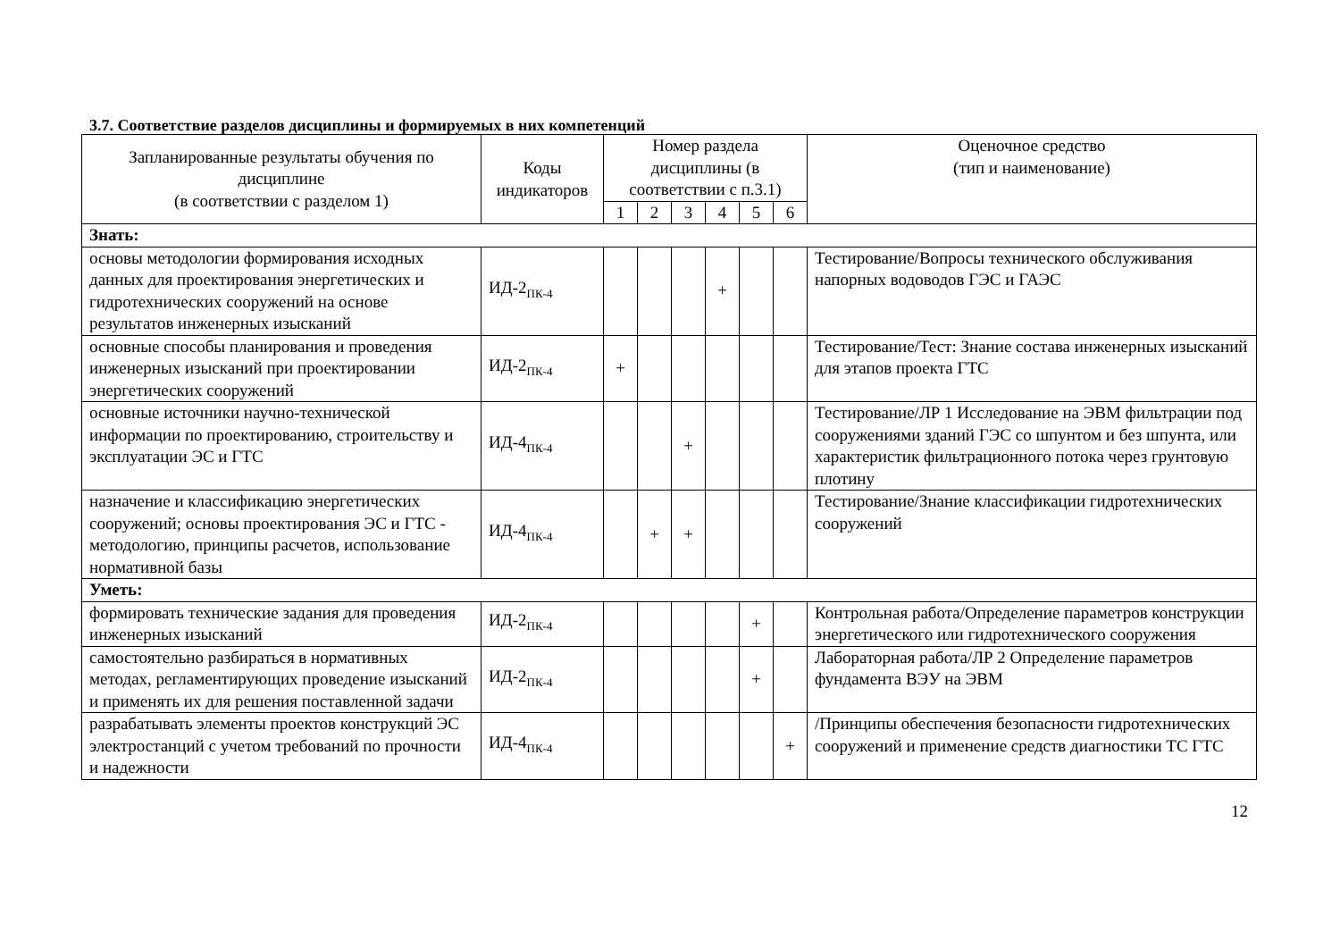3.7. Соответствие разделов дисциплины и формируемых в них компетенций
| Запланированные результаты обучения по дисциплине (в соответствии с разделом 1) | Коды индикаторов | Номер раздела дисциплины (в соответствии с п.3.1) | | | | | | Оценочное средство (тип и наименование) |
| --- | --- | --- | --- | --- | --- | --- | --- | --- |
| | | 1 | 2 | 3 | 4 | 5 | 6 | |
| Знать: | | | | | | | | |
| основы методологии формирования исходных данных для проектирования энергетических и гидротехнических сооружений на основе результатов инженерных изысканий | ИД-2<sub>ПК-4</sub> | | | | + | | | Тестирование/Вопросы технического обслуживания напорных водоводов ГЭС и ГАЭС |
| основные способы планирования и проведения инженерных изысканий при проектировании энергетических сооружений | ИД-2<sub>ПК-4</sub> | + | | | | | | Тестирование/Тест: Знание состава инженерных изысканий для этапов проекта ГТС |
| основные источники научно-технической информации по проектированию, строительству и эксплуатации ЭС и ГТС | ИД-4<sub>ПК-4</sub> | | | + | | | | Тестирование/ЛР 1 Исследование на ЭВМ фильтрации под сооружениями зданий ГЭС со шпунтом и без шпунта, или характеристик фильтрационного потока через грунтовую плотину |
| назначение и классификацию энергетических сооружений; основы проектирования ЭС и ГТС - методологию, принципы расчетов, использование нормативной базы | ИД-4<sub>ПК-4</sub> | | + | + | | | | Тестирование/Знание классификации гидротехнических сооружений |
| Уметь: | | | | | | | | |
| формировать технические задания для проведения инженерных изысканий | ИД-2<sub>ПК-4</sub> | | | | | + | | Контрольная работа/Определение параметров конструкции энергетического или гидротехнического сооружения |
| самостоятельно разбираться в нормативных методах, регламентирующих проведение изысканий и применять их для решения поставленной задачи | ИД-2<sub>ПК-4</sub> | | | | | + | | Лабораторная работа/ЛР 2 Определение параметров фундамента ВЭУ на ЭВМ |
| разрабатывать элементы проектов конструкций ЭС электростанций с учетом требований по прочности и надежности | ИД-4<sub>ПК-4</sub> | | | | | | + | /Принципы обеспечения безопасности гидротехнических сооружений и применение средств диагностики ТС ГТС |
12